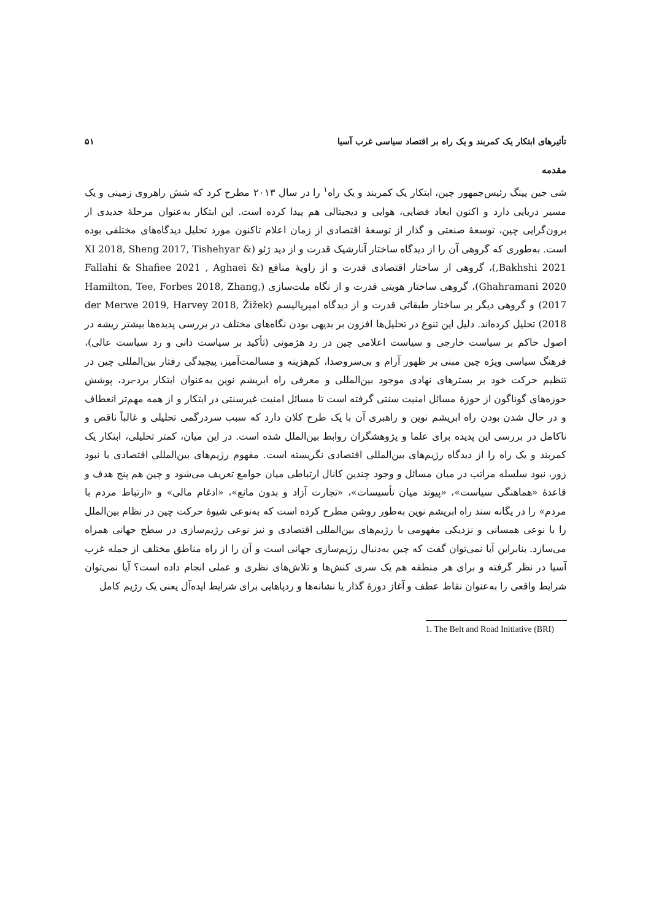تأثیرهای ابتکار یک کمربند و یک راه بر اقتصاد سیاسی غرب آسیا ۵۱
مقدمه
شی جین پینگ رئیس‌جمهور چین، ابتکار یک کمربند و یک راه<sup>۱</sup> را در سال ۲۰۱۳ مطرح کرد که شش راهروی زمینی و یک مسیر دریایی دارد و اکنون ابعاد فضایی، هوایی و دیجیتالی هم پیدا کرده است. این ابتکار به‌عنوان مرحلهٔ جدیدی از برون‌گرایی چین، توسعهٔ صنعتی و گذار از توسعهٔ اقتصادی از زمان اعلام تاکنون مورد تحلیل دیدگاه‌های مختلفی بوده است. به‌طوری که گروهی آن را از دیدگاه ساختار آنارشیک قدرت و از دید ژئو (XI 2018, Sheng 2017, Tishehyar & Bakhshi 2021,)، گروهی از ساختار اقتصادی قدرت و از زاویهٔ منافع (Fallahi & Shafiee 2021 , Aghaei & Ghahramani 2020)، گروهی ساختار هویتی قدرت و از نگاه ملت‌سازی (Hamilton, Tee, Forbes 2018, Zhang, 2017) و گروهی دیگر بر ساختار طبقاتی قدرت و از دیدگاه امپریالیسم (der Merwe 2019, Harvey 2018, Žižek 2018) تحلیل کرده‌اند. دلیل این تنوع در تحلیل‌ها افزون بر بدیهی بودن نگاه‌های مختلف در بررسی پدیده‌ها بیشتر ریشه در اصول حاکم بر سیاست خارجی و سیاست اعلامی چین در رد هژمونی (تأکید بر سیاست دانی و رد سیاست عالی)، فرهنگ سیاسی ویژه چین مبنی بر ظهور آرام و بی‌سروصدا، کم‌هزینه و مسالمت‌آمیز، پیچیدگی رفتار بین‌المللی چین در تنظیم حرکت خود بر بسترهای نهادی موجود بین‌المللی و معرفی راه ابریشم نوین به‌عنوان ابتکار برد-برد، پوشش حوزه‌های گوناگون از حوزهٔ مسائل امنیت سنتی گرفته است تا مسائل امنیت غیرسنتی در ابتکار و از همه مهم‌تر انعطاف و در حال شدن بودن راه ابریشم نوین و راهبری آن با یک طرح کلان دارد که سبب سردرگمی تحلیلی و غالباً ناقص و ناکامل در بررسی این پدیده برای علما و پژوهشگران روابط بین‌الملل شده است. در این میان، کمتر تحلیلی، ابتکار یک کمربند و یک راه را از دیدگاه رژیم‌های بین‌المللی اقتصادی نگریسته است. مفهوم رژیم‌های بین‌المللی اقتصادی با نبود زور، نبود سلسله مراتب در میان مسائل و وجود چندین کانال ارتباطی میان جوامع تعریف می‌شود و چین هم پنج هدف و قاعدهٔ «هماهنگی سیاست»، «پیوند میان تأسیسات»، «تجارت آزاد و بدون مانع»، «ادغام مالی» و «ارتباط مردم با مردم» را در یگانه سند راه ابریشم نوین به‌طور روشن مطرح کرده است که به‌نوعی شیوهٔ حرکت چین در نظام بین‌الملل را با نوعی همسانی و نزدیکی مفهومی با رژیم‌های بین‌المللی اقتصادی و نیز نوعی رژیم‌سازی در سطح جهانی همراه می‌سازد. بنابراین آیا نمی‌توان گفت که چین به‌دنبال رژیم‌سازی جهانی است و آن را از راه مناطق مختلف از جمله غرب آسیا در نظر گرفته و برای هر منطقه هم یک سری کنش‌ها و تلاش‌های نظری و عملی انجام داده است؟ آیا نمی‌توان شرایط واقعی را به‌عنوان نقاط عطف و آغاز دورهٔ گذار یا نشانه‌ها و ردپاهایی برای شرایط ایده‌آل یعنی یک رژیم کامل
1. The Belt and Road Initiative (BRI)